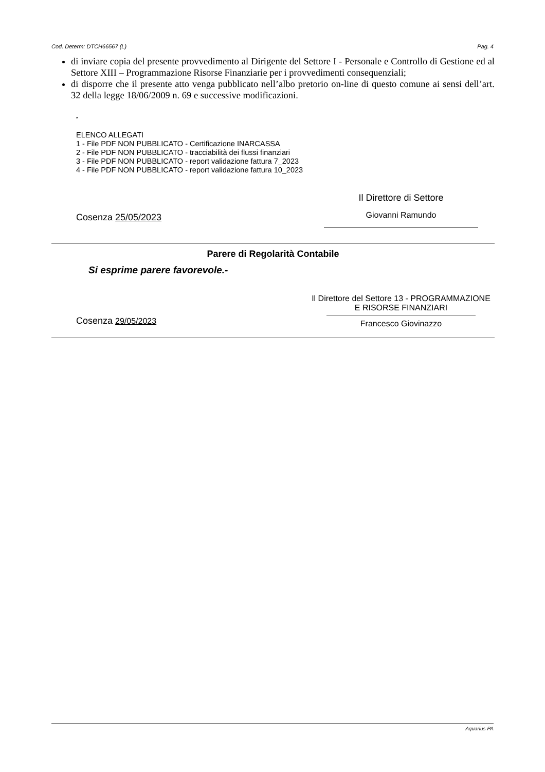Cod. Determ: DTCH66567 (L) Pag. 4
di inviare copia del presente provvedimento al Dirigente del Settore I - Personale e Controllo di Gestione ed al Settore XIII – Programmazione Risorse Finanziarie per i provvedimenti consequenziali;
di disporre che il presente atto venga pubblicato nell’albo pretorio on-line di questo comune ai sensi dell’art. 32 della legge 18/06/2009 n. 69 e successive modificazioni.
.
ELENCO ALLEGATI
1 - File PDF NON PUBBLICATO - Certificazione INARCASSA
2 - File PDF NON PUBBLICATO - tracciabilità dei flussi finanziari
3 - File PDF NON PUBBLICATO - report validazione fattura 7_2023
4 - File PDF NON PUBBLICATO - report validazione fattura 10_2023
Cosenza 25/05/2023
Il Direttore di Settore
Giovanni Ramundo
Parere di Regolarità Contabile
Si esprime parere favorevole.-
Cosenza 29/05/2023
Il Direttore del Settore 13 - PROGRAMMAZIONE
E RISORSE FINANZIARI
Francesco Giovinazzo
Aquarius PA